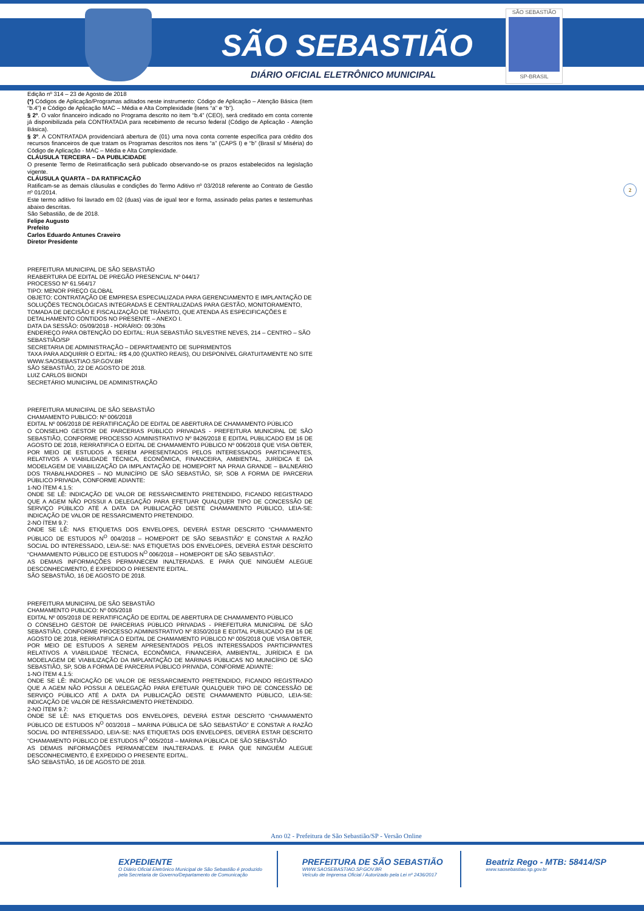SÃO SEBASTIÃO
DIÁRIO OFICIAL ELETRÔNICO MUNICIPAL
SÃO SEBASTIÃO
SP-BRASIL
2
Edição nº 314 – 23 de Agosto de 2018
(*) Códigos de Aplicação/Programas aditados neste instrumento: Código de Aplicação – Atenção Básica (item “b.4”) e Código de Aplicação MAC – Média e Alta Complexidade (itens “a” e “b”).
§ 2º. O valor financeiro indicado no Programa descrito no item “b.4” (CEO), será creditado em conta corrente já disponibilizada pela CONTRATADA para recebimento de recurso federal (Código de Aplicação - Atenção Básica).
§ 3º. A CONTRATADA providenciará abertura de (01) uma nova conta corrente específica para crédito dos recursos financeiros de que tratam os Programas descritos nos itens “a” (CAPS I) e “b” (Brasil s/ Miséria) do Código de Aplicação - MAC – Média e Alta Complexidade.
CLÁUSULA TERCEIRA – DA PUBLICIDADE
O presente Termo de Retirratificação será publicado observando-se os prazos estabelecidos na legislação vigente.
CLÁUSULA QUARTA – DA RATIFICAÇÃO
Ratificam-se as demais cláusulas e condições do Termo Aditivo nº 03/2018 referente ao Contrato de Gestão nº 01/2014.
Este termo aditivo foi lavrado em 02 (duas) vias de igual teor e forma, assinado pelas partes e testemunhas abaixo descritas.
São Sebastião, de de 2018.
Felipe Augusto
Prefeito
Carlos Eduardo Antunes Craveiro
Diretor Presidente
PREFEITURA MUNICIPAL DE SÃO SEBASTIÃO
REABERTURA DE EDITAL DE PREGÃO PRESENCIAL Nº 044/17
PROCESSO Nº 61.564/17
TIPO: MENOR PREÇO GLOBAL
OBJETO: CONTRATAÇÃO DE EMPRESA ESPECIALIZADA PARA GERENCIAMENTO E IMPLANTAÇÃO DE SOLUÇÕES TECNOLÓGICAS INTEGRADAS E CENTRALIZADAS PARA GESTÃO, MONITORAMENTO, TOMADA DE DECISÃO E FISCALIZAÇÃO DE TRÂNSITO, QUE ATENDA ÀS ESPECIFICAÇÕES E DETALHAMENTO CONTIDOS NO PRESENTE – ANEXO I.
DATA DA SESSÃO: 05/09/2018 - HORÁRIO: 09:30hs
ENDEREÇO PARA OBTENÇÃO DO EDITAL: RUA SEBASTIÃO SILVESTRE NEVES, 214 – CENTRO – SÃO SEBASTIÃO/SP
SECRETARIA DE ADMINISTRAÇÃO – DEPARTAMENTO DE SUPRIMENTOS
TAXA PARA ADQUIRIR O EDITAL: R$ 4,00 (QUATRO REAIS), OU DISPONÍVEL GRATUITAMENTE NO SITE WWW.SAOSEBASTIAO.SP.GOV.BR
SÃO SEBASTIÃO, 22 DE AGOSTO DE 2018.
LUIZ CARLOS BIONDI
SECRETÁRIO MUNICIPAL DE ADMINISTRAÇÃO
PREFEITURA MUNICIPAL DE SÃO SEBASTIÃO
CHAMAMENTO PUBLICO: Nº 006/2018
EDITAL Nº 006/2018 DE RERATIFICAÇÃO DE EDITAL DE ABERTURA DE CHAMAMENTO PÚBLICO
O CONSELHO GESTOR DE PARCERIAS PÚBLICO PRIVADAS - PREFEITURA MUNICIPAL DE SÃO SEBASTIÃO, CONFORME PROCESSO ADMINISTRATIVO Nº 8426/2018 E EDITAL PUBLICADO EM 16 DE AGOSTO DE 2018, RERRATIFICA O EDITAL DE CHAMAMENTO PÚBLICO Nº 006/2018 QUE VISA OBTER, POR MEIO DE ESTUDOS A SEREM APRESENTADOS PELOS INTERESSADOS PARTICIPANTES, RELATIVOS A VIABILIDADE TÉCNICA, ECONÔMICA, FINANCEIRA, AMBIENTAL, JURÍDICA E DA MODELAGEM DE VIABILIZAÇÃO DA IMPLANTAÇÃO DE HOMEPORT NA PRAIA GRANDE – BALNEÁRIO DOS TRABALHADORES – NO MUNICÍPIO DE SÃO SEBASTIÃO, SP, SOB A FORMA DE PARCERIA PÚBLICO PRIVADA, CONFORME ADIANTE:
1-NO ÍTEM 4.1.5:
ONDE SE LÊ: INDICAÇÃO DE VALOR DE RESSARCIMENTO PRETENDIDO, FICANDO REGISTRADO QUE A AGEM NÃO POSSUI A DELEGAÇÃO PARA EFETUAR QUALQUER TIPO DE CONCESSÃO DE SERVIÇO PÚBLICO ATÉ A DATA DA PUBLICAÇÃO DESTE CHAMAMENTO PÚBLICO, LEIA-SE: INDICAÇÃO DE VALOR DE RESSARCIMENTO PRETENDIDO.
2-NO ÍTEM 9.7:
ONDE SE LÊ: NAS ETIQUETAS DOS ENVELOPES, DEVERÁ ESTAR DESCRITO “CHAMAMENTO PÚBLICO DE ESTUDOS N<sup>O</sup> 004/2018 – HOMEPORT DE SÃO SEBASTIÃO” E CONSTAR A RAZÃO SOCIAL DO INTERESSADO, LEIA-SE: NAS ETIQUETAS DOS ENVELOPES, DEVERÁ ESTAR DESCRITO “CHAMAMENTO PÚBLICO DE ESTUDOS N<sup>O</sup> 006/2018 – HOMEPORT DE SÃO SEBASTIÃO”.
AS DEMAIS INFORMAÇÕES PERMANECEM INALTERADAS. E PARA QUE NINGUÉM ALEGUE DESCONHECIMENTO, É EXPEDIDO O PRESENTE EDITAL.
SÃO SEBASTIÃO, 16 DE AGOSTO DE 2018.
PREFEITURA MUNICIPAL DE SÃO SEBASTIÃO
CHAMAMENTO PUBLICO: Nº 005/2018
EDITAL Nº 005/2018 DE RERATIFICAÇÃO DE EDITAL DE ABERTURA DE CHAMAMENTO PÚBLICO
O CONSELHO GESTOR DE PARCERIAS PÚBLICO PRIVADAS - PREFEITURA MUNICIPAL DE SÃO SEBASTIÃO, CONFORME PROCESSO ADMINISTRATIVO Nº 8350/2018 E EDITAL PUBLICADO EM 16 DE AGOSTO DE 2018, RERRATIFICA O EDITAL DE CHAMAMENTO PÚBLICO Nº 005/2018 QUE VISA OBTER, POR MEIO DE ESTUDOS A SEREM APRESENTADOS PELOS INTERESSADOS PARTICIPANTES RELATIVOS A VIABILIDADE TÉCNICA, ECONÔMICA, FINANCEIRA, AMBIENTAL, JURÍDICA E DA MODELAGEM DE VIABILIZAÇÃO DA IMPLANTAÇÃO DE MARINAS PÚBLICAS NO MUNICÍPIO DE SÃO SEBASTIÃO, SP, SOB A FORMA DE PARCERIA PÚBLICO PRIVADA, CONFORME ADIANTE:
1-NO ÍTEM 4.1.5:
ONDE SE LÊ: INDICAÇÃO DE VALOR DE RESSARCIMENTO PRETENDIDO, FICANDO REGISTRADO QUE A AGEM NÃO POSSUI A DELEGAÇÃO PARA EFETUAR QUALQUER TIPO DE CONCESSÃO DE SERVIÇO PÚBLICO ATÉ A DATA DA PUBLICAÇÃO DESTE CHAMAMENTO PÚBLICO, LEIA-SE: INDICAÇÃO DE VALOR DE RESSARCIMENTO PRETENDIDO.
2-NO ÍTEM 9.7:
ONDE SE LÊ: NAS ETIQUETAS DOS ENVELOPES, DEVERÁ ESTAR DESCRITO “CHAMAMENTO PÚBLICO DE ESTUDOS N<sup>O</sup> 003/2018 – MARINA PÚBLICA DE SÃO SEBASTIÃO” E CONSTAR A RAZÃO SOCIAL DO INTERESSADO, LEIA-SE: NAS ETIQUETAS DOS ENVELOPES, DEVERÁ ESTAR DESCRITO “CHAMAMENTO PÚBLICO DE ESTUDOS N<sup>O</sup> 005/2018 – MARINA PÚBLICA DE SÃO SEBASTIÃO
AS DEMAIS INFORMAÇÕES PERMANECEM INALTERADAS. E PARA QUE NINGUÉM ALEGUE DESCONHECIMENTO, É EXPEDIDO O PRESENTE EDITAL.
SÃO SEBASTIÃO, 16 DE AGOSTO DE 2018.
Ano 02 - Prefeitura de São Sebastião/SP - Versão Online
EXPEDIENTE
O Diário Oficial Eletrônico Municipal de São Sebastião é produzido
pela Secretaria de Governo/Departamento de Comunicação
PREFEITURA DE SÃO SEBASTIÃO
WWW.SAOSEBASTIAO.SP.GOV.BR
Veículo de Imprensa Oficial / Autorizado pela Lei nº 2436/2017
Beatriz Rego - MTB: 58414/SP
www.saosebastiao.sp.gov.br